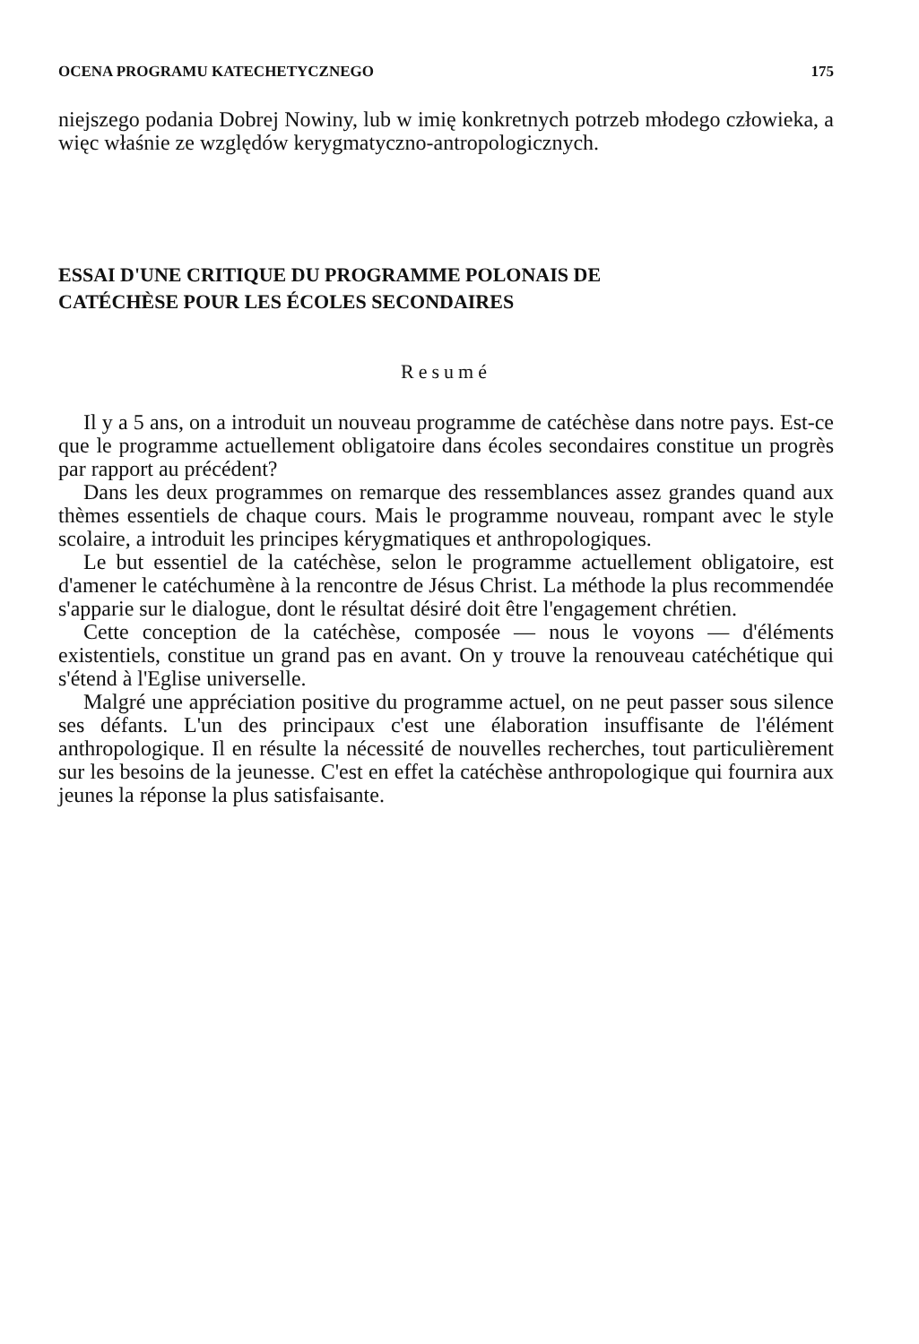OCENA PROGRAMU KATECHETYCZNEGO 175
niejszego podania Dobrej Nowiny, lub w imię konkretnych potrzeb młodego człowieka, a więc właśnie ze względów kerygmatyczno-antropologicznych.
ESSAI D'UNE CRITIQUE DU PROGRAMME POLONAIS DE
CATÉCHÈSE POUR LES ÉCOLES SECONDAIRES
Resumé
Il y a 5 ans, on a introduit un nouveau programme de catéchèse dans notre pays. Est-ce que le programme actuellement obligatoire dans écoles secondaires constitue un progrès par rapport au précédent?
Dans les deux programmes on remarque des ressemblances assez grandes quand aux thèmes essentiels de chaque cours. Mais le programme nouveau, rompant avec le style scolaire, a introduit les principes kérygmatiques et anthropologiques.
Le but essentiel de la catéchèse, selon le programme actuellement obligatoire, est d'amener le catéchumène à la rencontre de Jésus Christ. La méthode la plus recommendée s'apparie sur le dialogue, dont le résultat désiré doit être l'engagement chrétien.
Cette conception de la catéchèse, composée — nous le voyons — d'éléments existentiels, constitue un grand pas en avant. On y trouve la renouveau catéchétique qui s'étend à l'Eglise universelle.
Malgré une appréciation positive du programme actuel, on ne peut passer sous silence ses défants. L'un des principaux c'est une élaboration insuffisante de l'élément anthropologique. Il en résulte la nécessité de nouvelles recherches, tout particulièrement sur les besoins de la jeunesse. C'est en effet la catéchèse anthropologique qui fournira aux jeunes la réponse la plus satisfaisante.